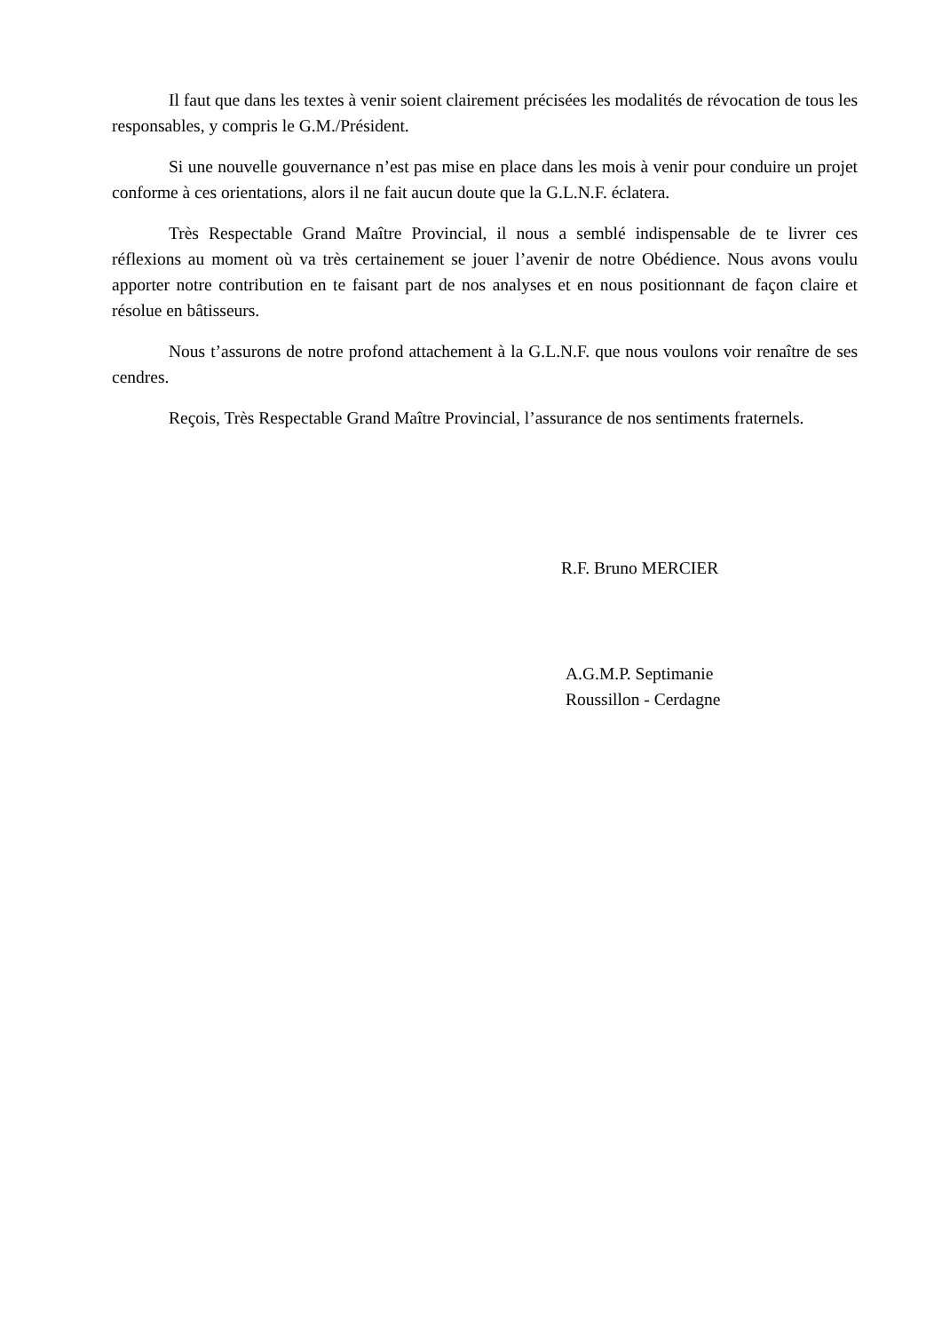Il faut que dans les textes à venir soient clairement précisées les modalités de révocation de tous les responsables, y compris le G.M./Président.
Si une nouvelle gouvernance n’est pas mise en place dans les mois à venir pour conduire un projet conforme à ces orientations, alors il ne fait aucun doute que la G.L.N.F. éclatera.
Très Respectable Grand Maître Provincial, il nous a semblé indispensable de te livrer ces réflexions au moment où va très certainement se jouer l’avenir de notre Obédience. Nous avons voulu apporter notre contribution en te faisant part de nos analyses et en nous positionnant de façon claire et résolue en bâtisseurs.
Nous t’assurons de notre profond attachement à la G.L.N.F. que nous voulons voir renaître de ses cendres.
Reçois, Très Respectable Grand Maître Provincial, l’assurance de nos sentiments fraternels.
R.F. Bruno MERCIER
A.G.M.P. Septimanie
Roussillon - Cerdagne